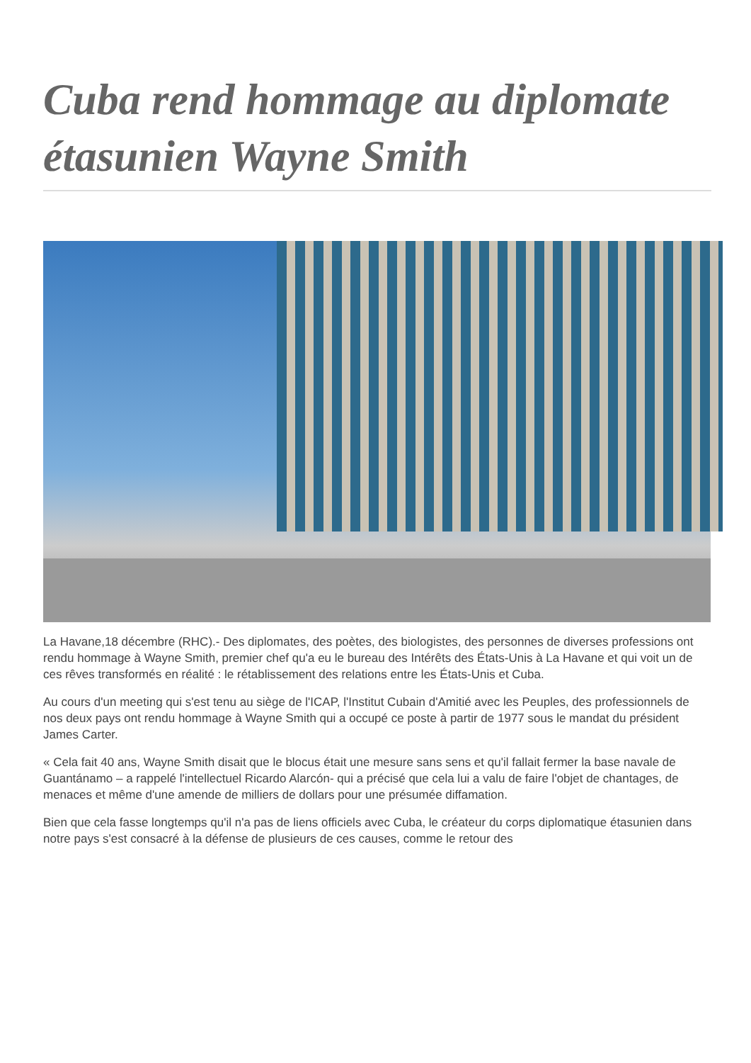Cuba rend hommage au diplomate étasunien Wayne Smith
La Havane,18 décembre (RHC).- Des diplomates, des poètes, des biologistes, des personnes de diverses professions ont rendu hommage à Wayne Smith, premier chef qu'a eu le bureau des Intérêts des États-Unis à La Havane et qui voit un de ces rêves transformés en réalité : le rétablissement des relations entre les États-Unis et Cuba.
Au cours d'un meeting qui s'est tenu au siège de l'ICAP, l'Institut Cubain d'Amitié avec les Peuples, des professionnels de nos deux pays ont rendu hommage à Wayne Smith qui a occupé ce poste à partir de 1977 sous le mandat du président James Carter.
« Cela fait 40 ans, Wayne Smith disait que le blocus était une mesure sans sens et qu'il fallait fermer la base navale de Guantánamo – a rappelé l'intellectuel Ricardo Alarcón- qui a précisé que cela lui a valu de faire l'objet de chantages, de menaces et même d'une amende de milliers de dollars pour une présumée diffamation.
Bien que cela fasse longtemps qu'il n'a pas de liens officiels avec Cuba, le créateur du corps diplomatique étasunien dans notre pays s'est consacré à la défense de plusieurs de ces causes, comme le retour des